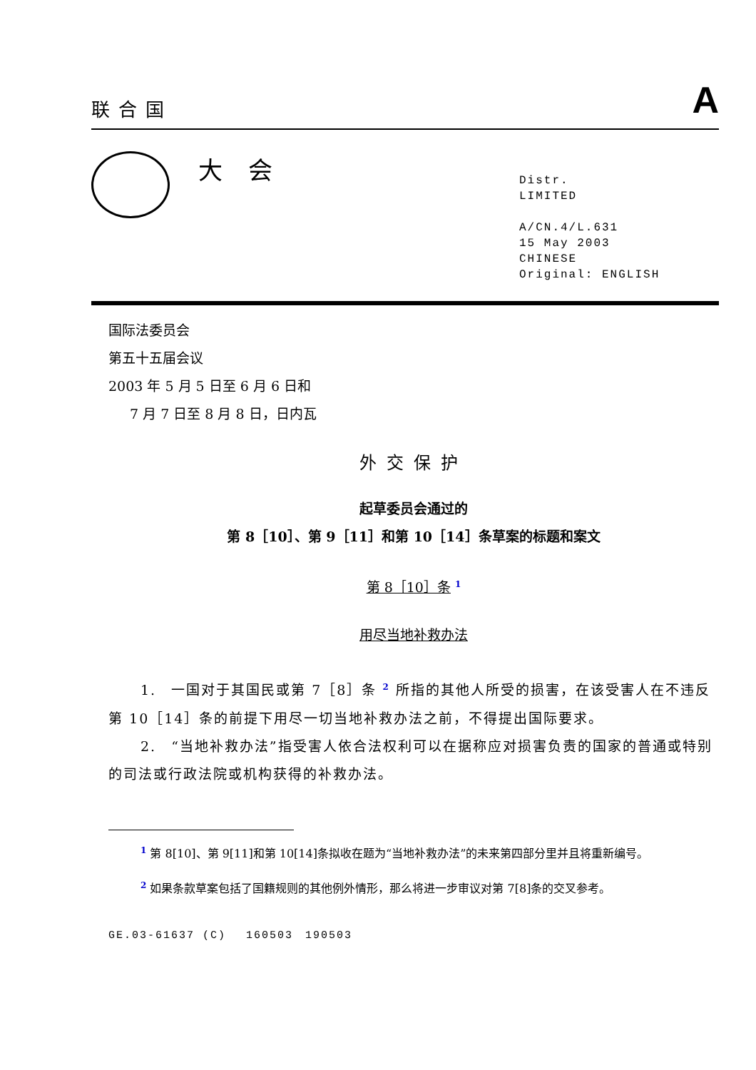联合国
A
大会
Distr.
LIMITED
A/CN.4/L.631
15 May 2003
CHINESE
Original: ENGLISH
国际法委员会
第五十五届会议
2003 年 5 月 5 日至 6 月 6 日和
7 月 7 日至 8 月 8 日，日内瓦
外交保护
起草委员会通过的
第 8［10］、第 9［11］和第 10［14］条草案的标题和案文
第 8［10］条 <sup>1</sup>
用尽当地补救办法
1.　一国对于其国民或第 7［8］条 <sup>2</sup> 所指的其他人所受的损害，在该受害人在不违反第 10［14］条的前提下用尽一切当地补救办法之前，不得提出国际要求。
2.　“当地补救办法”指受害人依合法权利可以在据称应对损害负责的国家的普通或特别的司法或行政法院或机构获得的补救办法。
<sup>1</sup> 第 8[10]、第 9[11]和第 10[14]条拟收在题为“当地补救办法”的未来第四部分里并且将重新编号。
<sup>2</sup> 如果条款草案包括了国籍规则的其他例外情形，那么将进一步审议对第 7[8]条的交叉参考。
GE.03-61637 (C)　 160503　190503